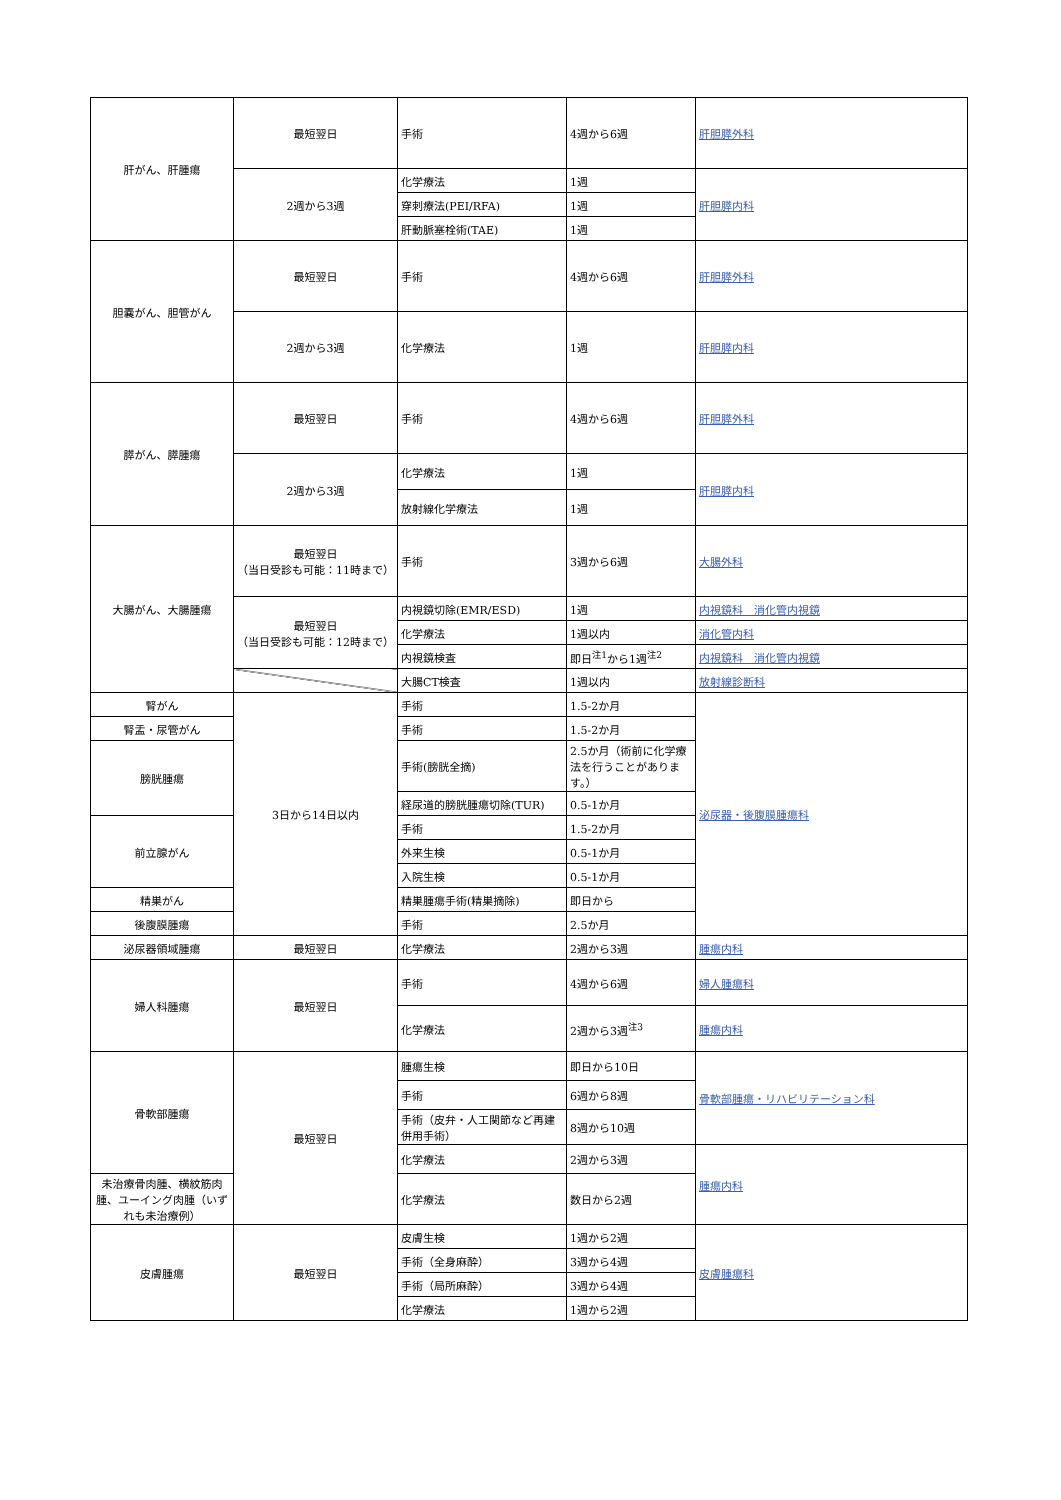| 肝がん、肝腫瘍 | 最短翌日 | 手術 | 4週から6週 | 肝胆膵外科 |
| | 2週から3週 | 化学療法 | 1週 | 肝胆膵内科 |
| | | 穿刺療法(PEI/RFA) | 1週 | |
| | | 肝動脈塞栓術(TAE) | 1週 | |
| 胆嚢がん、胆管がん | 最短翌日 | 手術 | 4週から6週 | 肝胆膵外科 |
| | 2週から3週 | 化学療法 | 1週 | 肝胆膵内科 |
| 膵がん、膵腫瘍 | 最短翌日 | 手術 | 4週から6週 | 肝胆膵外科 |
| | 2週から3週 | 化学療法 | 1週 | 肝胆膵内科 |
| | | 放射線化学療法 | 1週 | |
| 大腸がん、大腸腫瘍 | 最短翌日 （当日受診も可能：11時まで） | 手術 | 3週から6週 | 大腸外科 |
| | 最短翌日 （当日受診も可能：12時まで） | 内視鏡切除(EMR/ESD) | 1週 | 内視鏡科 消化管内視鏡 |
| | | 化学療法 | 1週以内 | 消化管内科 |
| | | 内視鏡検査 | 即日<sup>注1</sup>から1週<sup>注2</sup> | 内視鏡科 消化管内視鏡 |
| | | 大腸CT検査 | 1週以内 | 放射線診断科 |
| 腎がん | 3日から14日以内 | 手術 | 1.5-2か月 | 泌尿器・後腹膜腫瘍科 |
| 腎盂・尿管がん | | 手術 | 1.5-2か月 | |
| 膀胱腫瘍 | | 手術(膀胱全摘) | 2.5か月（術前に化学療法を行うことがあります。） | |
| | | 経尿道的膀胱腫瘍切除(TUR) | 0.5-1か月 | |
| 前立腺がん | | 手術 | 1.5-2か月 | |
| | | 外来生検 | 0.5-1か月 | |
| | | 入院生検 | 0.5-1か月 | |
| 精巣がん | | 精巣腫瘍手術(精巣摘除) | 即日から | |
| 後腹膜腫瘍 | | 手術 | 2.5か月 | |
| 泌尿器領域腫瘍 | 最短翌日 | 化学療法 | 2週から3週 | 腫瘍内科 |
| 婦人科腫瘍 | 最短翌日 | 手術 | 4週から6週 | 婦人腫瘍科 |
| | | 化学療法 | 2週から3週<sup>注3</sup> | 腫瘍内科 |
| 骨軟部腫瘍 | 最短翌日 | 腫瘍生検 | 即日から10日 | 骨軟部腫瘍・リハビリテーション科 |
| | | 手術 | 6週から8週 | |
| | | 手術（皮弁・人工関節など再建併用手術） | 8週から10週 | |
| | | 化学療法 | 2週から3週 | 腫瘍内科 |
| 未治療骨肉腫、横紋筋肉腫、ユーイング肉腫（いずれも未治療例） | | 化学療法 | 数日から2週 | |
| 皮膚腫瘍 | 最短翌日 | 皮膚生検 | 1週から2週 | 皮膚腫瘍科 |
| | | 手術（全身麻酔） | 3週から4週 | |
| | | 手術（局所麻酔） | 3週から4週 | |
| | | 化学療法 | 1週から2週 | |